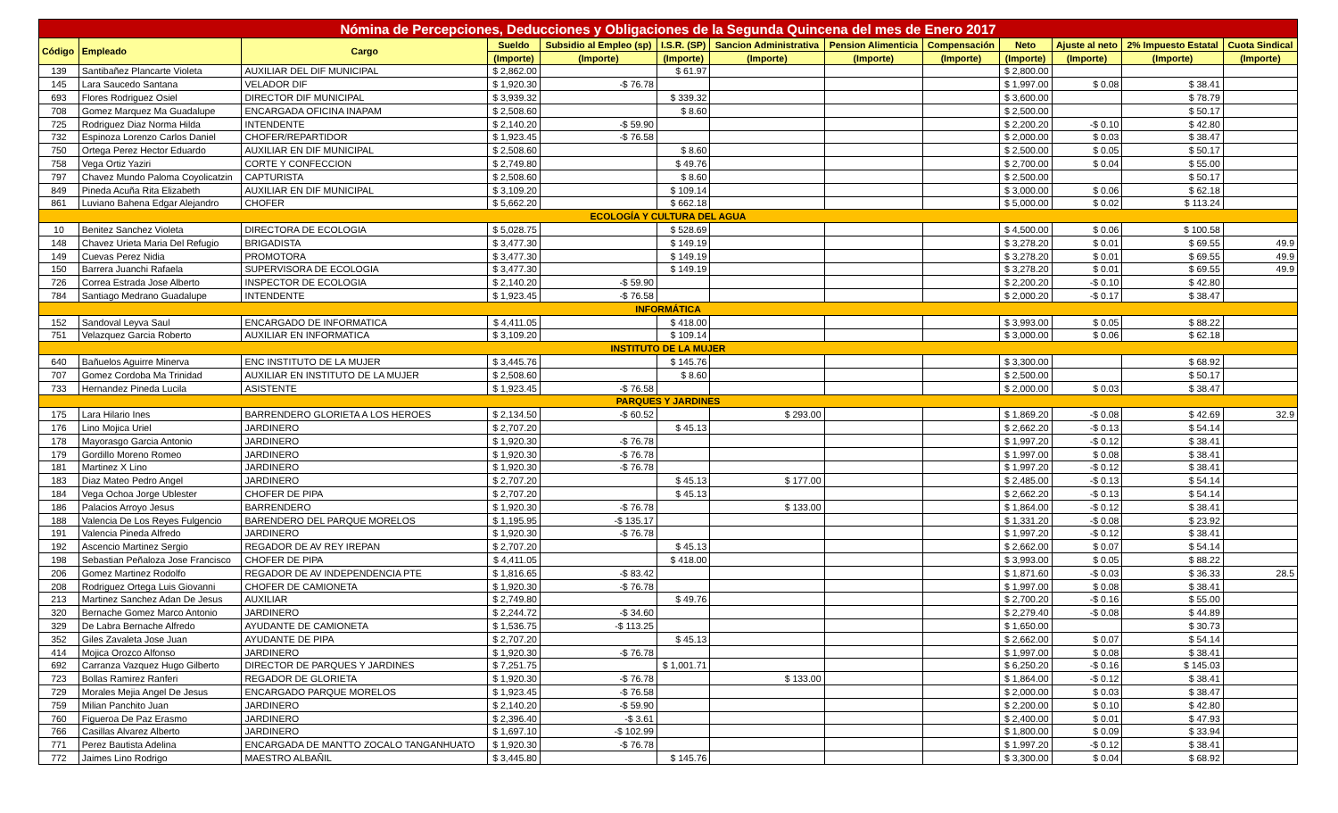| Nómina de Percepciones, Deducciones y Obligaciones de la Segunda Quincena del mes de Enero 2017 | | | | | | | | | | | | |
| Código | Empleado | Cargo | Sueldo | Subsidio al Empleo (sp) | I.S.R. (SP) | Sancion Administrativa | Pension Alimenticia | Compensación | Neto | Ajuste al neto | 2% Impuesto Estatal | Cuota Sindical |
| | | | (Importe) | (Importe) | (Importe) | (Importe) | (Importe) | (Importe) | (Importe) | (Importe) | (Importe) | (Importe) |
| 139 | Santibañez Plancarte Violeta | AUXILIAR DEL DIF MUNICIPAL | $ 2,862.00 | | $ 61.97 | | | | $ 2,800.00 | | | |
| 145 | Lara Saucedo Santana | VELADOR DIF | $ 1,920.30 | -$ 76.78 | | | | | $ 1,997.00 | $ 0.08 | $ 38.41 | |
| 693 | Flores Rodriguez Osiel | DIRECTOR DIF MUNICIPAL | $ 3,939.32 | | $ 339.32 | | | | $ 3,600.00 | | $ 78.79 | |
| 708 | Gomez Marquez Ma Guadalupe | ENCARGADA OFICINA INAPAM | $ 2,508.60 | | $ 8.60 | | | | $ 2,500.00 | | $ 50.17 | |
| 725 | Rodriguez Diaz Norma Hilda | INTENDENTE | $ 2,140.20 | -$ 59.90 | | | | | $ 2,200.20 | -$ 0.10 | $ 42.80 | |
| 732 | Espinoza Lorenzo Carlos Daniel | CHOFER/REPARTIDOR | $ 1,923.45 | -$ 76.58 | | | | | $ 2,000.00 | $ 0.03 | $ 38.47 | |
| 750 | Ortega Perez Hector Eduardo | AUXILIAR EN DIF MUNICIPAL | $ 2,508.60 | | $ 8.60 | | | | $ 2,500.00 | $ 0.05 | $ 50.17 | |
| 758 | Vega Ortiz Yaziri | CORTE Y CONFECCION | $ 2,749.80 | | $ 49.76 | | | | $ 2,700.00 | $ 0.04 | $ 55.00 | |
| 797 | Chavez Mundo Paloma Coyolicatzin | CAPTURISTA | $ 2,508.60 | | $ 8.60 | | | | $ 2,500.00 | | $ 50.17 | |
| 849 | Pineda Acuña Rita Elizabeth | AUXILIAR EN DIF MUNICIPAL | $ 3,109.20 | | $ 109.14 | | | | $ 3,000.00 | $ 0.06 | $ 62.18 | |
| 861 | Luviano Bahena Edgar Alejandro | CHOFER | $ 5,662.20 | | $ 662.18 | | | | $ 5,000.00 | $ 0.02 | $ 113.24 | |
| ECOLOGÍA Y CULTURA DEL AGUA | | | | | | | | | | | | |
| 10 | Benitez Sanchez Violeta | DIRECTORA DE ECOLOGIA | $ 5,028.75 | | $ 528.69 | | | | $ 4,500.00 | $ 0.06 | $ 100.58 | |
| 148 | Chavez Urieta Maria Del Refugio | BRIGADISTA | $ 3,477.30 | | $ 149.19 | | | | $ 3,278.20 | $ 0.01 | $ 69.55 | 49.9 |
| 149 | Cuevas Perez Nidia | PROMOTORA | $ 3,477.30 | | $ 149.19 | | | | $ 3,278.20 | $ 0.01 | $ 69.55 | 49.9 |
| 150 | Barrera Juanchi Rafaela | SUPERVISORA DE ECOLOGIA | $ 3,477.30 | | $ 149.19 | | | | $ 3,278.20 | $ 0.01 | $ 69.55 | 49.9 |
| 726 | Correa Estrada Jose Alberto | INSPECTOR DE ECOLOGIA | $ 2,140.20 | -$ 59.90 | | | | | $ 2,200.20 | -$ 0.10 | $ 42.80 | |
| 784 | Santiago Medrano Guadalupe | INTENDENTE | $ 1,923.45 | -$ 76.58 | | | | | $ 2,000.20 | -$ 0.17 | $ 38.47 | |
| INFORMÁTICA | | | | | | | | | | | | |
| 152 | Sandoval Leyva Saul | ENCARGADO DE INFORMATICA | $ 4,411.05 | | $ 418.00 | | | | $ 3,993.00 | $ 0.05 | $ 88.22 | |
| 751 | Velazquez Garcia Roberto | AUXILIAR EN INFORMATICA | $ 3,109.20 | | $ 109.14 | | | | $ 3,000.00 | $ 0.06 | $ 62.18 | |
| INSTITUTO DE LA MUJER | | | | | | | | | | | | |
| 640 | Bañuelos Aguirre Minerva | ENC INSTITUTO DE LA MUJER | $ 3,445.76 | | $ 145.76 | | | | $ 3,300.00 | | $ 68.92 | |
| 707 | Gomez Cordoba Ma Trinidad | AUXILIAR EN INSTITUTO DE LA MUJER | $ 2,508.60 | | $ 8.60 | | | | $ 2,500.00 | | $ 50.17 | |
| 733 | Hernandez Pineda Lucila | ASISTENTE | $ 1,923.45 | -$ 76.58 | | | | | $ 2,000.00 | $ 0.03 | $ 38.47 | |
| PARQUES Y JARDINES | | | | | | | | | | | | |
| 175 | Lara Hilario Ines | BARRENDERO GLORIETA A LOS HEROES | $ 2,134.50 | -$ 60.52 | | $ 293.00 | | | $ 1,869.20 | -$ 0.08 | $ 42.69 | 32.9 |
| 176 | Lino Mojica Uriel | JARDINERO | $ 2,707.20 | | $ 45.13 | | | | $ 2,662.20 | -$ 0.13 | $ 54.14 | |
| 178 | Mayorasgo Garcia Antonio | JARDINERO | $ 1,920.30 | -$ 76.78 | | | | | $ 1,997.20 | -$ 0.12 | $ 38.41 | |
| 179 | Gordillo Moreno Romeo | JARDINERO | $ 1,920.30 | -$ 76.78 | | | | | $ 1,997.00 | $ 0.08 | $ 38.41 | |
| 181 | Martinez X Lino | JARDINERO | $ 1,920.30 | -$ 76.78 | | | | | $ 1,997.20 | -$ 0.12 | $ 38.41 | |
| 183 | Diaz Mateo Pedro Angel | JARDINERO | $ 2,707.20 | | $ 45.13 | $ 177.00 | | | $ 2,485.00 | -$ 0.13 | $ 54.14 | |
| 184 | Vega Ochoa Jorge Ublester | CHOFER DE PIPA | $ 2,707.20 | | $ 45.13 | | | | $ 2,662.20 | -$ 0.13 | $ 54.14 | |
| 186 | Palacios Arroyo Jesus | BARRENDERO | $ 1,920.30 | -$ 76.78 | | $ 133.00 | | | $ 1,864.00 | -$ 0.12 | $ 38.41 | |
| 188 | Valencia De Los Reyes Fulgencio | BARENDERO DEL PARQUE MORELOS | $ 1,195.95 | -$ 135.17 | | | | | $ 1,331.20 | -$ 0.08 | $ 23.92 | |
| 191 | Valencia Pineda Alfredo | JARDINERO | $ 1,920.30 | -$ 76.78 | | | | | $ 1,997.20 | -$ 0.12 | $ 38.41 | |
| 192 | Ascencio Martinez Sergio | REGADOR DE AV REY IREPAN | $ 2,707.20 | | $ 45.13 | | | | $ 2,662.00 | $ 0.07 | $ 54.14 | |
| 198 | Sebastian Peñaloza Jose Francisco | CHOFER DE PIPA | $ 4,411.05 | | $ 418.00 | | | | $ 3,993.00 | $ 0.05 | $ 88.22 | |
| 206 | Gomez Martinez Rodolfo | REGADOR DE AV INDEPENDENCIA PTE | $ 1,816.65 | -$ 83.42 | | | | | $ 1,871.60 | -$ 0.03 | $ 36.33 | 28.5 |
| 208 | Rodriguez Ortega Luis Giovanni | CHOFER DE CAMIONETA | $ 1,920.30 | -$ 76.78 | | | | | $ 1,997.00 | $ 0.08 | $ 38.41 | |
| 213 | Martinez Sanchez Adan De Jesus | AUXILIAR | $ 2,749.80 | | $ 49.76 | | | | $ 2,700.20 | -$ 0.16 | $ 55.00 | |
| 320 | Bernache Gomez Marco Antonio | JARDINERO | $ 2,244.72 | -$ 34.60 | | | | | $ 2,279.40 | -$ 0.08 | $ 44.89 | |
| 329 | De Labra Bernache Alfredo | AYUDANTE DE CAMIONETA | $ 1,536.75 | -$ 113.25 | | | | | $ 1,650.00 | | $ 30.73 | |
| 352 | Giles Zavaleta Jose Juan | AYUDANTE DE PIPA | $ 2,707.20 | | $ 45.13 | | | | $ 2,662.00 | $ 0.07 | $ 54.14 | |
| 414 | Mojica Orozco Alfonso | JARDINERO | $ 1,920.30 | -$ 76.78 | | | | | $ 1,997.00 | $ 0.08 | $ 38.41 | |
| 692 | Carranza Vazquez Hugo Gilberto | DIRECTOR DE PARQUES Y JARDINES | $ 7,251.75 | | $ 1,001.71 | | | | $ 6,250.20 | -$ 0.16 | $ 145.03 | |
| 723 | Bollas Ramirez Ranferi | REGADOR DE GLORIETA | $ 1,920.30 | -$ 76.78 | | $ 133.00 | | | $ 1,864.00 | -$ 0.12 | $ 38.41 | |
| 729 | Morales Mejia Angel De Jesus | ENCARGADO PARQUE MORELOS | $ 1,923.45 | -$ 76.58 | | | | | $ 2,000.00 | $ 0.03 | $ 38.47 | |
| 759 | Milian Panchito Juan | JARDINERO | $ 2,140.20 | -$ 59.90 | | | | | $ 2,200.00 | $ 0.10 | $ 42.80 | |
| 760 | Figueroa De Paz Erasmo | JARDINERO | $ 2,396.40 | -$ 3.61 | | | | | $ 2,400.00 | $ 0.01 | $ 47.93 | |
| 766 | Casillas Alvarez Alberto | JARDINERO | $ 1,697.10 | -$ 102.99 | | | | | $ 1,800.00 | $ 0.09 | $ 33.94 | |
| 771 | Perez Bautista Adelina | ENCARGADA DE MANTTO ZOCALO TANGANHUATO | $ 1,920.30 | -$ 76.78 | | | | | $ 1,997.20 | -$ 0.12 | $ 38.41 | |
| 772 | Jaimes Lino Rodrigo | MAESTRO ALBAÑIL | $ 3,445.80 | | $ 145.76 | | | | $ 3,300.00 | $ 0.04 | $ 68.92 | |